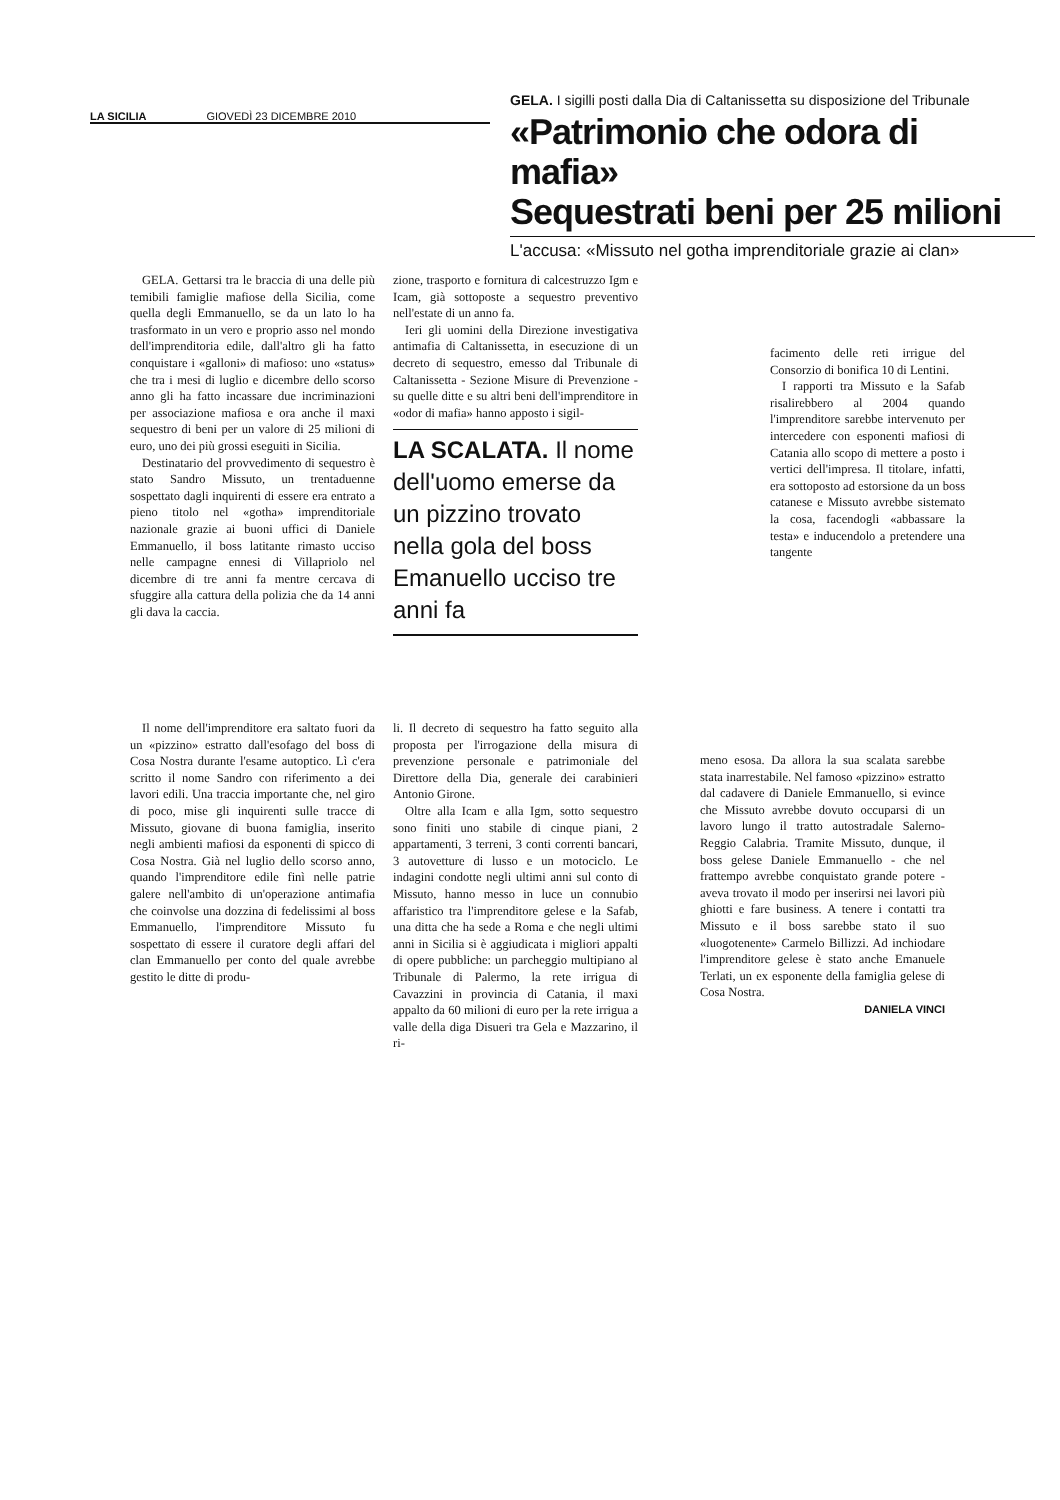LA SICILIA GIOVEDÌ 23 DICEMBRE 2010
GELA. I sigilli posti dalla Dia di Caltanissetta su disposizione del Tribunale
«Patrimonio che odora di mafia»
Sequestrati beni per 25 milioni
L'accusa: «Missuto nel gotha imprenditoriale grazie ai clan»
GELA. Gettarsi tra le braccia di una delle più temibili famiglie mafiose della Sicilia, come quella degli Emmanuello, se da un lato lo ha trasformato in un vero e proprio asso nel mondo dell'imprenditoria edile, dall'altro gli ha fatto conquistare i «galloni» di mafioso: uno «status» che tra i mesi di luglio e dicembre dello scorso anno gli ha fatto incassare due incriminazioni per associazione mafiosa e ora anche il maxi sequestro di beni per un valore di 25 milioni di euro, uno dei più grossi eseguiti in Sicilia.
Destinatario del provvedimento di sequestro è stato Sandro Missuto, un trentaduenne sospettato dagli inquirenti di essere era entrato a pieno titolo nel «gotha» imprenditoriale nazionale grazie ai buoni uffici di Daniele Emmanuello, il boss latitante rimasto ucciso nelle campagne ennesi di Villapriolo nel dicembre di tre anni fa mentre cercava di sfuggire alla cattura della polizia che da 14 anni gli dava la caccia.
zione, trasporto e fornitura di calcestruzzo Igm e Icam, già sottoposte a sequestro preventivo nell'estate di un anno fa.
Ieri gli uomini della Direzione investigativa antimafia di Caltanissetta, in esecuzione di un decreto di sequestro, emesso dal Tribunale di Caltanissetta - Sezione Misure di Prevenzione - su quelle ditte e su altri beni dell'imprenditore in «odor di mafia» hanno apposto i sigil-
LA SCALATA. Il nome dell'uomo emerse da un pizzino trovato nella gola del boss Emanuello ucciso tre anni fa
facimento delle reti irrigue del Consorzio di bonifica 10 di Lentini.
I rapporti tra Missuto e la Safab risalirebbero al 2004 quando l'imprenditore sarebbe intervenuto per intercedere con esponenti mafiosi di Catania allo scopo di mettere a posto i vertici dell'impresa. Il titolare, infatti, era sottoposto ad estorsione da un boss catanese e Missuto avrebbe sistemato la cosa, facendogli «abbassare la testa» e inducendolo a pretendere una tangente
Il nome dell'imprenditore era saltato fuori da un «pizzino» estratto dall'esofago del boss di Cosa Nostra durante l'esame autoptico. Lì c'era scritto il nome Sandro con riferimento a dei lavori edili. Una traccia importante che, nel giro di poco, mise gli inquirenti sulle tracce di Missuto, giovane di buona famiglia, inserito negli ambienti mafiosi da esponenti di spicco di Cosa Nostra. Già nel luglio dello scorso anno, quando l'imprenditore edile finì nelle patrie galere nell'ambito di un'operazione antimafia che coinvolse una dozzina di fedelissimi al boss Emmanuello, l'imprenditore Missuto fu sospettato di essere il curatore degli affari del clan Emmanuello per conto del quale avrebbe gestito le ditte di produ-
li. Il decreto di sequestro ha fatto seguito alla proposta per l'irrogazione della misura di prevenzione personale e patrimoniale del Direttore della Dia, generale dei carabinieri Antonio Girone.
Oltre alla Icam e alla Igm, sotto sequestro sono finiti uno stabile di cinque piani, 2 appartamenti, 3 terreni, 3 conti correnti bancari, 3 autovetture di lusso e un motociclo. Le indagini condotte negli ultimi anni sul conto di Missuto, hanno messo in luce un connubio affaristico tra l'imprenditore gelese e la Safab, una ditta che ha sede a Roma e che negli ultimi anni in Sicilia si è aggiudicata i migliori appalti di opere pubbliche: un parcheggio multipiano al Tribunale di Palermo, la rete irrigua di Cavazzini in provincia di Catania, il maxi appalto da 60 milioni di euro per la rete irrigua a valle della diga Disueri tra Gela e Mazzarino, il ri-
meno esosa. Da allora la sua scalata sarebbe stata inarrestabile. Nel famoso «pizzino» estratto dal cadavere di Daniele Emmanuello, si evince che Missuto avrebbe dovuto occuparsi di un lavoro lungo il tratto autostradale Salerno-Reggio Calabria. Tramite Missuto, dunque, il boss gelese Daniele Emmanuello - che nel frattempo avrebbe conquistato grande potere - aveva trovato il modo per inserirsi nei lavori più ghiotti e fare business. A tenere i contatti tra Missuto e il boss sarebbe stato il suo «luogotenente» Carmelo Billizzi. Ad inchiodare l'imprenditore gelese è stato anche Emanuele Terlati, un ex esponente della famiglia gelese di Cosa Nostra.
DANIELA VINCI